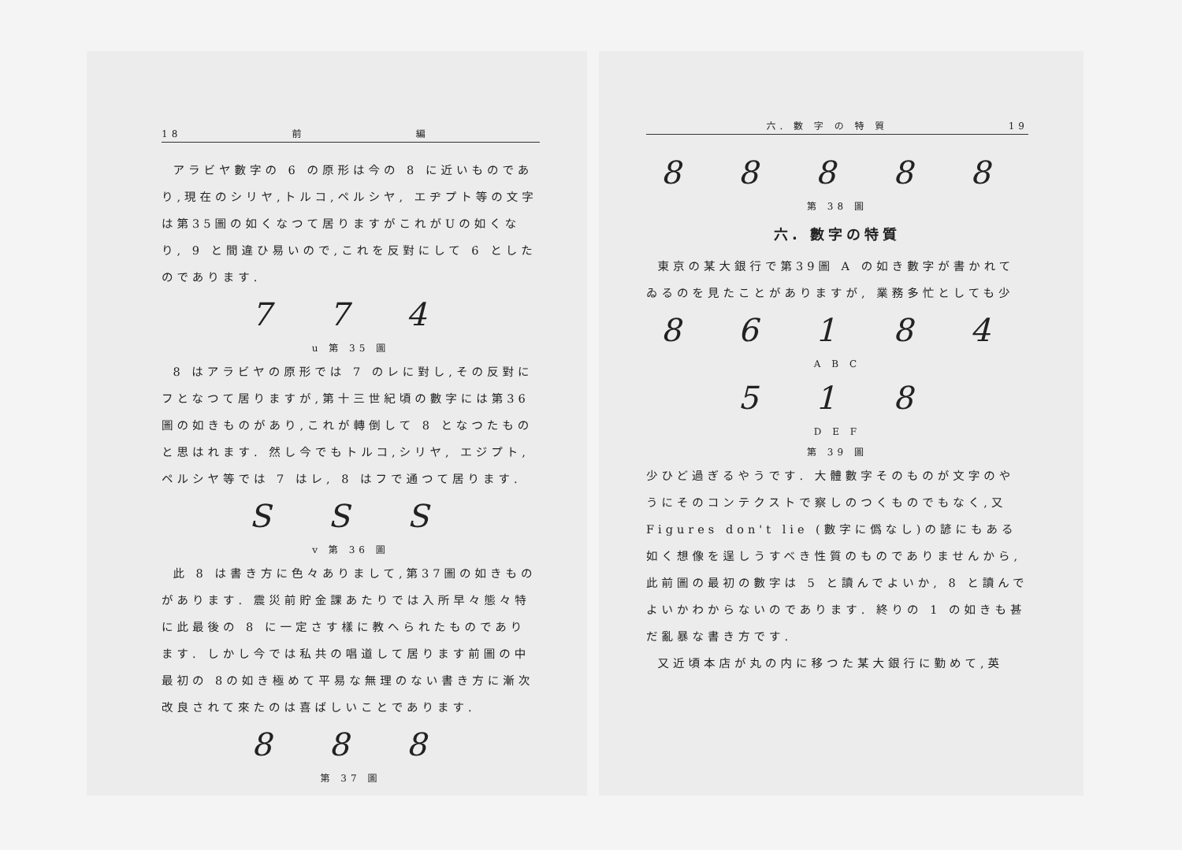18 前 編
アラビヤ數字の 6 の原形は今の 8 に近いものであり,現在のシリヤ,トルコ,ペルシヤ, エヂプト等の文字は第35圖の如くなつて居りますがこれがUの如くなり, 9 と間違ひ易いので,これを反對にして 6 としたのであります.
7 7 4
u 第 35 圖
8 はアラビヤの原形では 7 のレに對し,その反對にフとなつて居りますが,第十三世紀頃の數字には第36圖の如きものがあり,これが轉倒して 8 となつたものと思はれます. 然し今でもトルコ,シリヤ, エジプト,ペルシヤ等では 7 はレ, 8 はフで通つて居ります.
S S S
v 第 36 圖
此 8 は書き方に色々ありまして,第37圖の如きものがあります. 震災前貯金課あたりでは入所早々態々特に此最後の 8 に一定さす樣に教へられたものであります. しかし今では私共の唱道して居ります前圖の中最初の 8の如き極めて平易な無理のない書き方に漸次改良されて來たのは喜ばしいことであります.
8 8 8
第 37 圖
六. 數 字 の 特 質 19
8 8 8 8 8
第 38 圖
六. 數字の特質
東京の某大銀行で第39圖 A の如き數字が書かれてゐるのを見たことがありますが, 業務多忙としても少
8 6 1 8 4
A B C
5 1 8
D E F
第 39 圖
少ひど過ぎるやうです. 大體數字そのものが文字のやうにそのコンテクストで察しのつくものでもなく,又 Figures don't lie (數字に僞なし)の諺にもある如く想像を逞しうすべき性質のものでありませんから, 此前圖の最初の數字は 5 と讀んでよいか, 8 と讀んでよいかわからないのであります. 終りの 1 の如きも甚だ亂暴な書き方です.
又近頃本店が丸の内に移つた某大銀行に勤めて,英